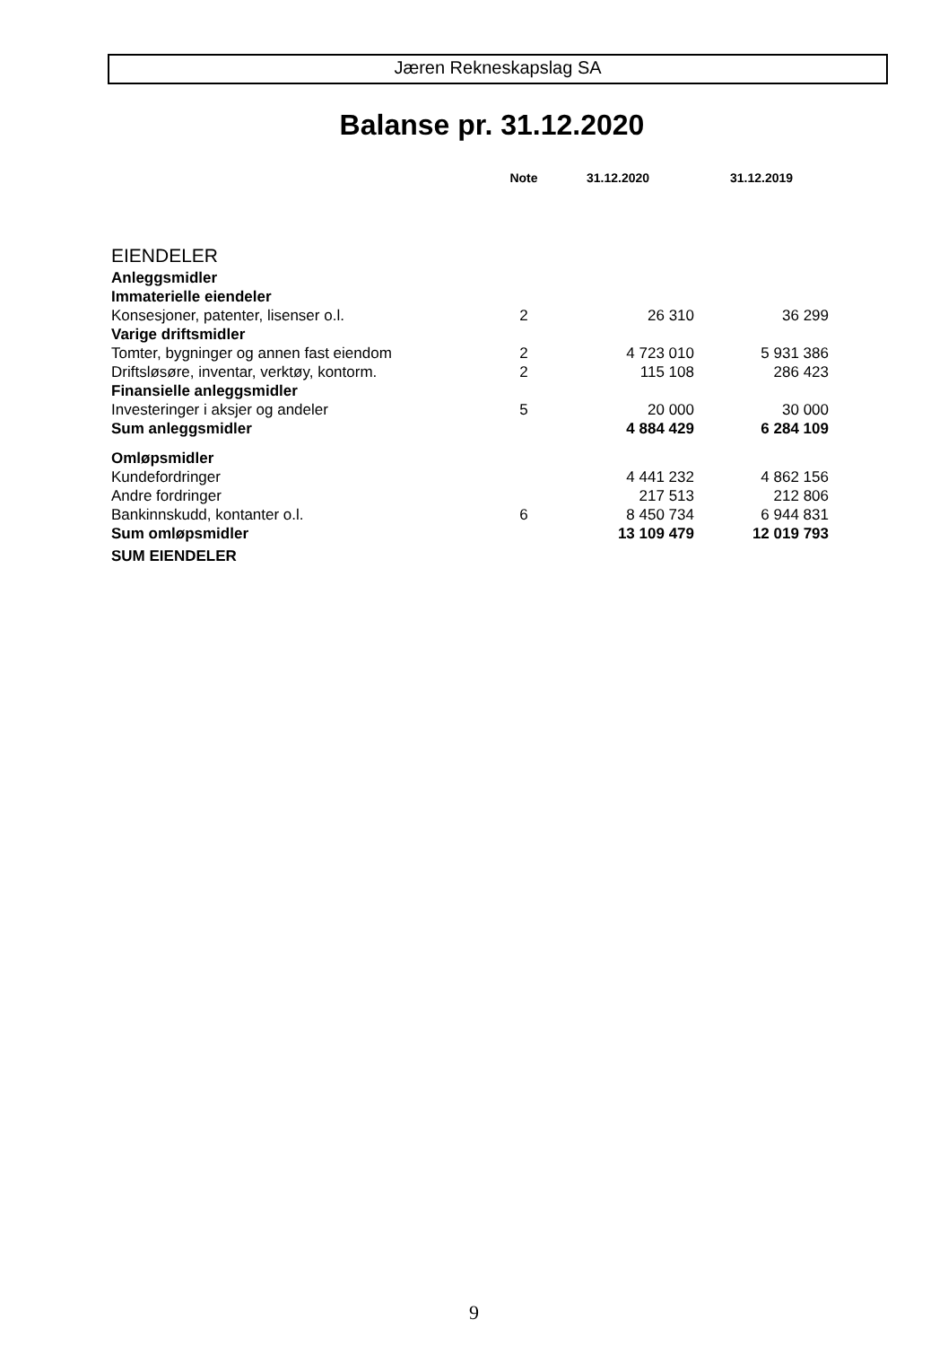Jæren Rekneskapslag SA
Balanse pr. 31.12.2020
| | Note | 31.12.2020 | 31.12.2019 |
| --- | --- | --- | --- |
| EIENDELER | | | |
| Anleggsmidler | | | |
| Immaterielle eiendeler | | | |
| Konsesjoner, patenter, lisenser o.l. | 2 | 26 310 | 36 299 |
| Varige driftsmidler | | | |
| Tomter, bygninger og annen fast eiendom | 2 | 4 723 010 | 5 931 386 |
| Driftsløsøre, inventar, verktøy, kontorm. | 2 | 115 108 | 286 423 |
| Finansielle anleggsmidler | | | |
| Investeringer i aksjer og andeler | 5 | 20 000 | 30 000 |
| Sum anleggsmidler | | 4 884 429 | 6 284 109 |
| Omløpsmidler | | | |
| Kundefordringer | | 4 441 232 | 4 862 156 |
| Andre fordringer | | 217 513 | 212 806 |
| Bankinnskudd, kontanter o.l. | 6 | 8 450 734 | 6 944 831 |
| Sum omløpsmidler | | 13 109 479 | 12 019 793 |
| SUM EIENDELER | | | |
9